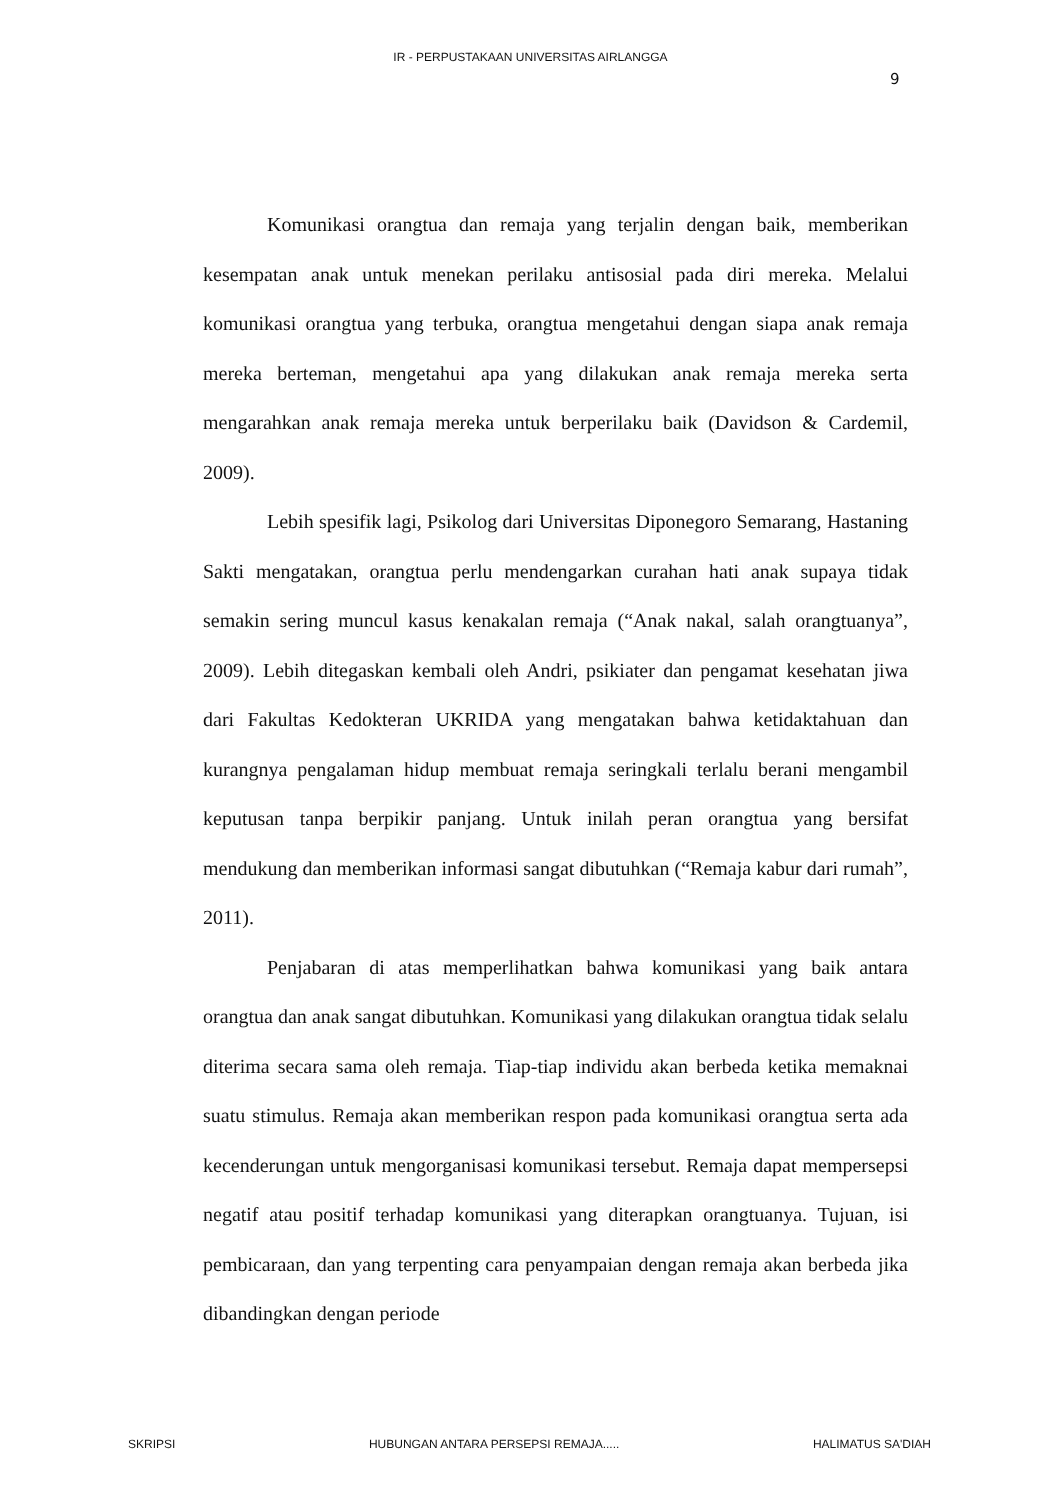IR - PERPUSTAKAAN UNIVERSITAS AIRLANGGA
9
Komunikasi orangtua dan remaja yang terjalin dengan baik, memberikan kesempatan anak untuk menekan perilaku antisosial pada diri mereka. Melalui komunikasi orangtua yang terbuka, orangtua mengetahui dengan siapa anak remaja mereka berteman, mengetahui apa yang dilakukan anak remaja mereka serta mengarahkan anak remaja mereka untuk berperilaku baik (Davidson & Cardemil, 2009).
Lebih spesifik lagi, Psikolog dari Universitas Diponegoro Semarang, Hastaning Sakti mengatakan, orangtua perlu mendengarkan curahan hati anak supaya tidak semakin sering muncul kasus kenakalan remaja (“Anak nakal, salah orangtuanya”, 2009). Lebih ditegaskan kembali oleh Andri, psikiater dan pengamat kesehatan jiwa dari Fakultas Kedokteran UKRIDA yang mengatakan bahwa ketidaktahuan dan kurangnya pengalaman hidup membuat remaja seringkali terlalu berani mengambil keputusan tanpa berpikir panjang. Untuk inilah peran orangtua yang bersifat mendukung dan memberikan informasi sangat dibutuhkan (“Remaja kabur dari rumah”, 2011).
Penjabaran di atas memperlihatkan bahwa komunikasi yang baik antara orangtua dan anak sangat dibutuhkan. Komunikasi yang dilakukan orangtua tidak selalu diterima secara sama oleh remaja. Tiap-tiap individu akan berbeda ketika memaknai suatu stimulus. Remaja akan memberikan respon pada komunikasi orangtua serta ada kecenderungan untuk mengorganisasi komunikasi tersebut. Remaja dapat mempersepsi negatif atau positif terhadap komunikasi yang diterapkan orangtuanya. Tujuan, isi pembicaraan, dan yang terpenting cara penyampaian dengan remaja akan berbeda jika dibandingkan dengan periode
SKRIPSI HUBUNGAN ANTARA PERSEPSI REMAJA..... HALIMATUS SA'DIAH